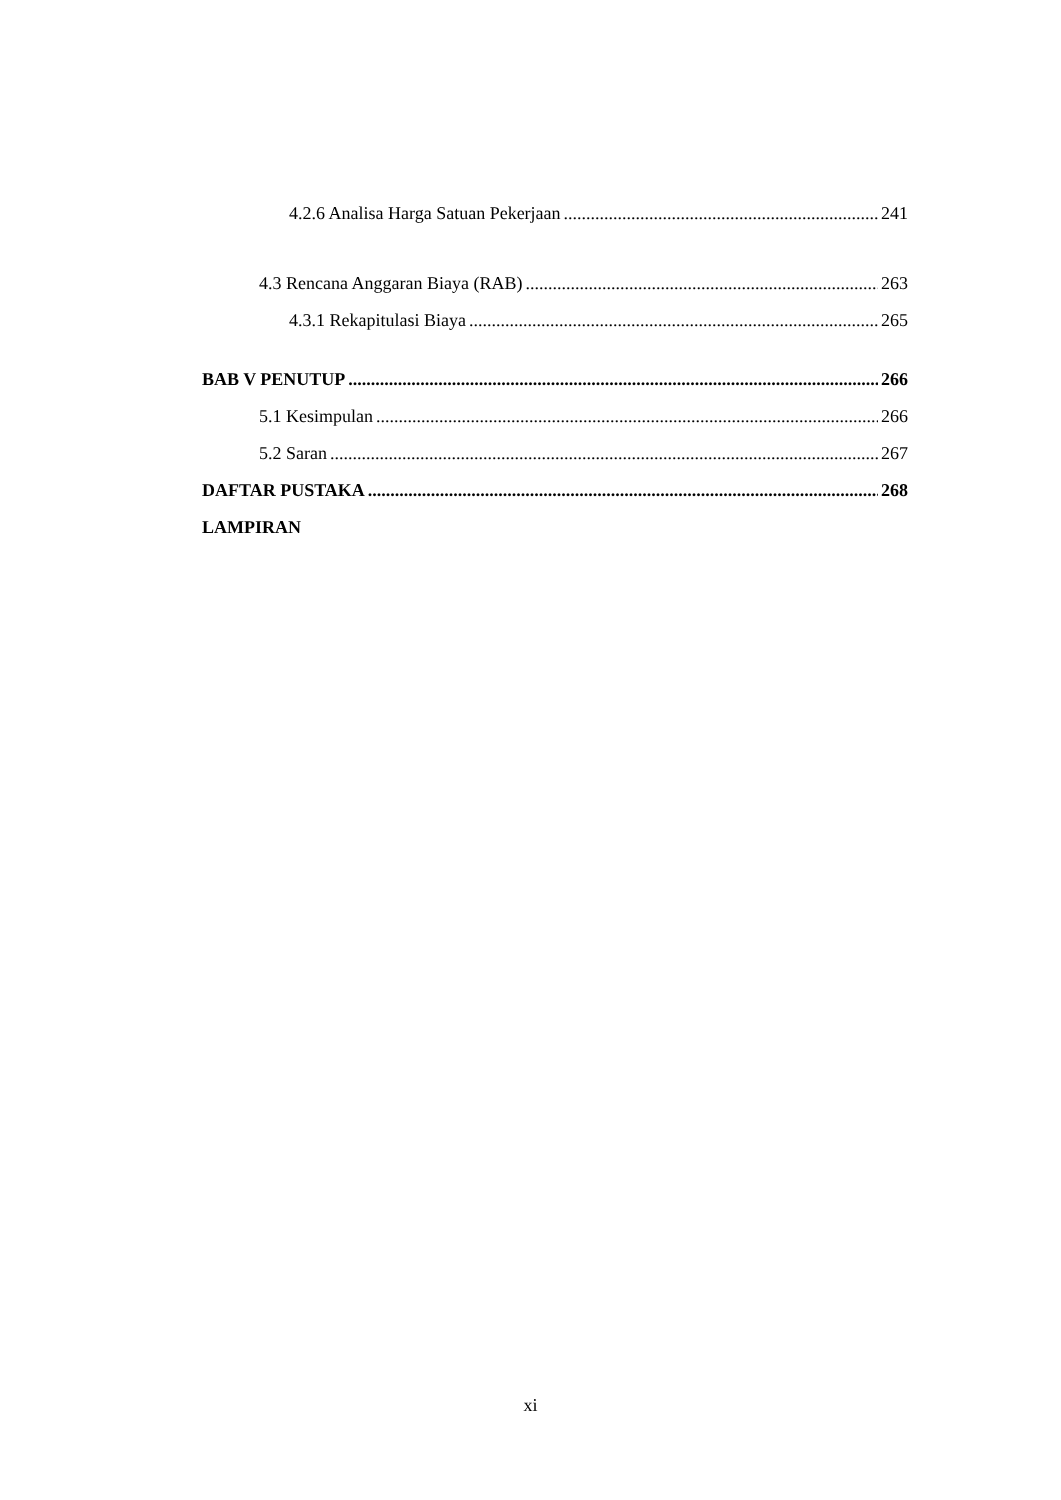4.2.6 Analisa Harga Satuan Pekerjaan 241
4.3 Rencana Anggaran Biaya (RAB) 263
4.3.1 Rekapitulasi Biaya 265
BAB V PENUTUP 266
5.1 Kesimpulan 266
5.2 Saran 267
DAFTAR PUSTAKA 268
LAMPIRAN
xi